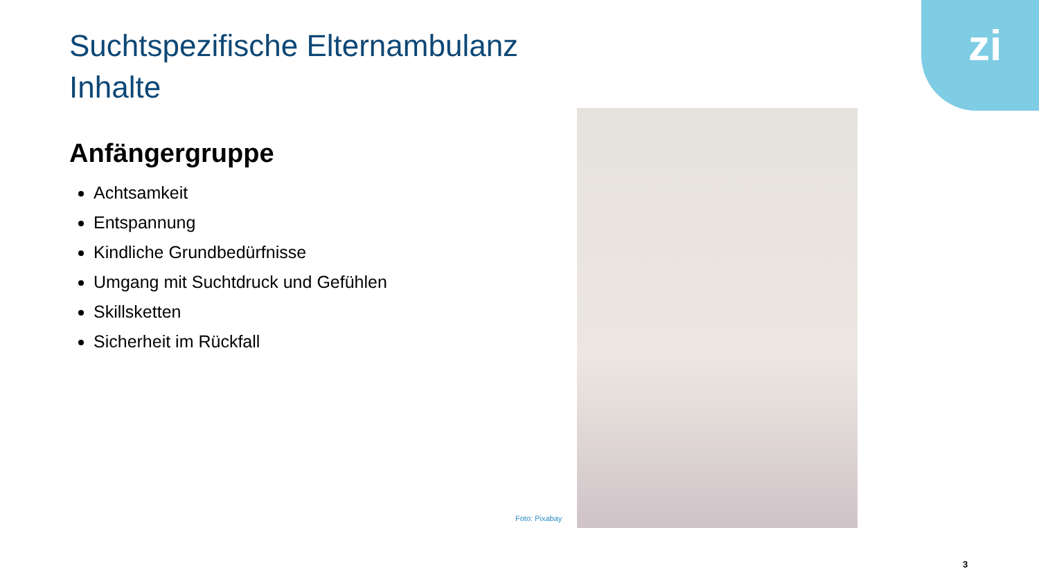zi
Suchtspezifische Elternambulanz
Inhalte
Anfängergruppe
Achtsamkeit
Entspannung
Kindliche Grundbedürfnisse
Umgang mit Suchtdruck und Gefühlen
Skillsketten
Sicherheit im Rückfall
Foto: Pixabay
3